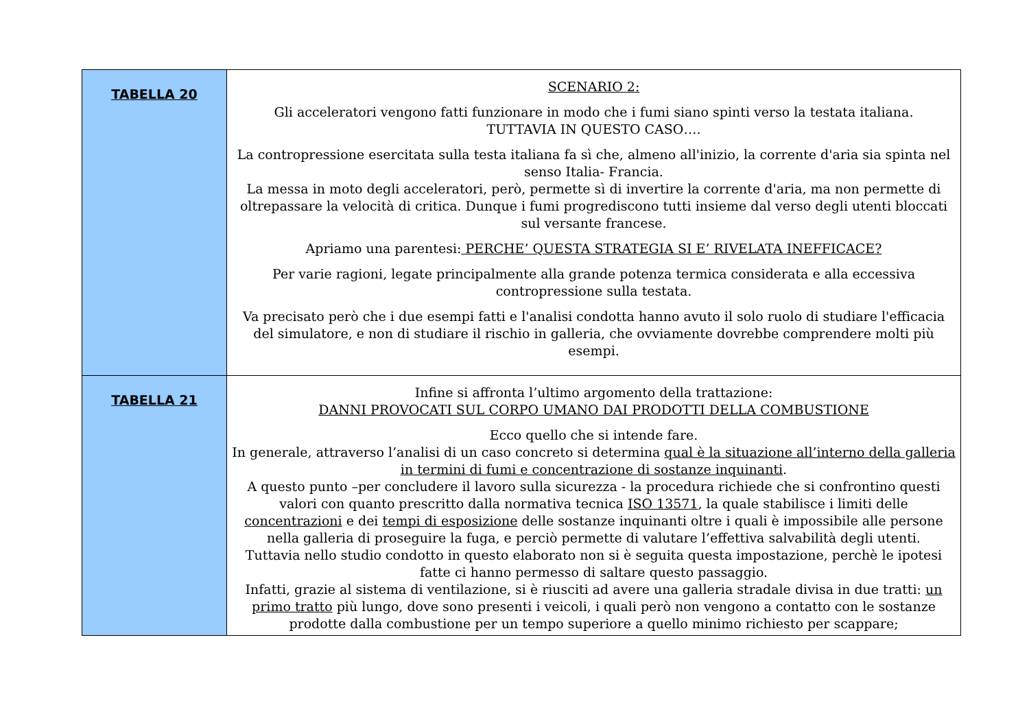| TABELLA 20 | SCENARIO 2: Gli acceleratori vengono fatti funzionare in modo che i fumi siano spinti verso la testata italiana. TUTTAVIA IN QUESTO CASO…. La contropressione esercitata sulla testa italiana fa sì che, almeno all'inizio, la corrente d'aria sia spinta nel senso Italia- Francia. La messa in moto degli acceleratori, però, permette sì di invertire la corrente d'aria, ma non permette di oltrepassare la velocità di critica. Dunque i fumi progrediscono tutti insieme dal verso degli utenti bloccati sul versante francese. Apriamo una parentesi: PERCHE’ QUESTA STRATEGIA SI E’ RIVELATA INEFFICACE? Per varie ragioni, legate principalmente alla grande potenza termica considerata e alla eccessiva contropressione sulla testata. Va precisato però che i due esempi fatti e l'analisi condotta hanno avuto il solo ruolo di studiare l'efficacia del simulatore, e non di studiare il rischio in galleria, che ovviamente dovrebbe comprendere molti più esempi. |
| TABELLA 21 | Infine si affronta l’ultimo argomento della trattazione: DANNI PROVOCATI SUL CORPO UMANO DAI PRODOTTI DELLA COMBUSTIONE Ecco quello che si intende fare. In generale, attraverso l’analisi di un caso concreto si determina qual è la situazione all’interno della galleria in termini di fumi e concentrazione di sostanze inquinanti . A questo punto –per concludere il lavoro sulla sicurezza - la procedura richiede che si confrontino questi valori con quanto prescritto dalla normativa tecnica ISO 13571 , la quale stabilisce i limiti delle concentrazioni e dei tempi di esposizione delle sostanze inquinanti oltre i quali è impossibile alle persone nella galleria di proseguire la fuga, e perciò permette di valutare l’effettiva salvabilità degli utenti. Tuttavia nello studio condotto in questo elaborato non si è seguita questa impostazione, perchè le ipotesi fatte ci hanno permesso di saltare questo passaggio. Infatti, grazie al sistema di ventilazione, si è riusciti ad avere una galleria stradale divisa in due tratti: un primo tratto più lungo, dove sono presenti i veicoli, i quali però non vengono a contatto con le sostanze prodotte dalla combustione per un tempo superiore a quello minimo richiesto per scappare; |